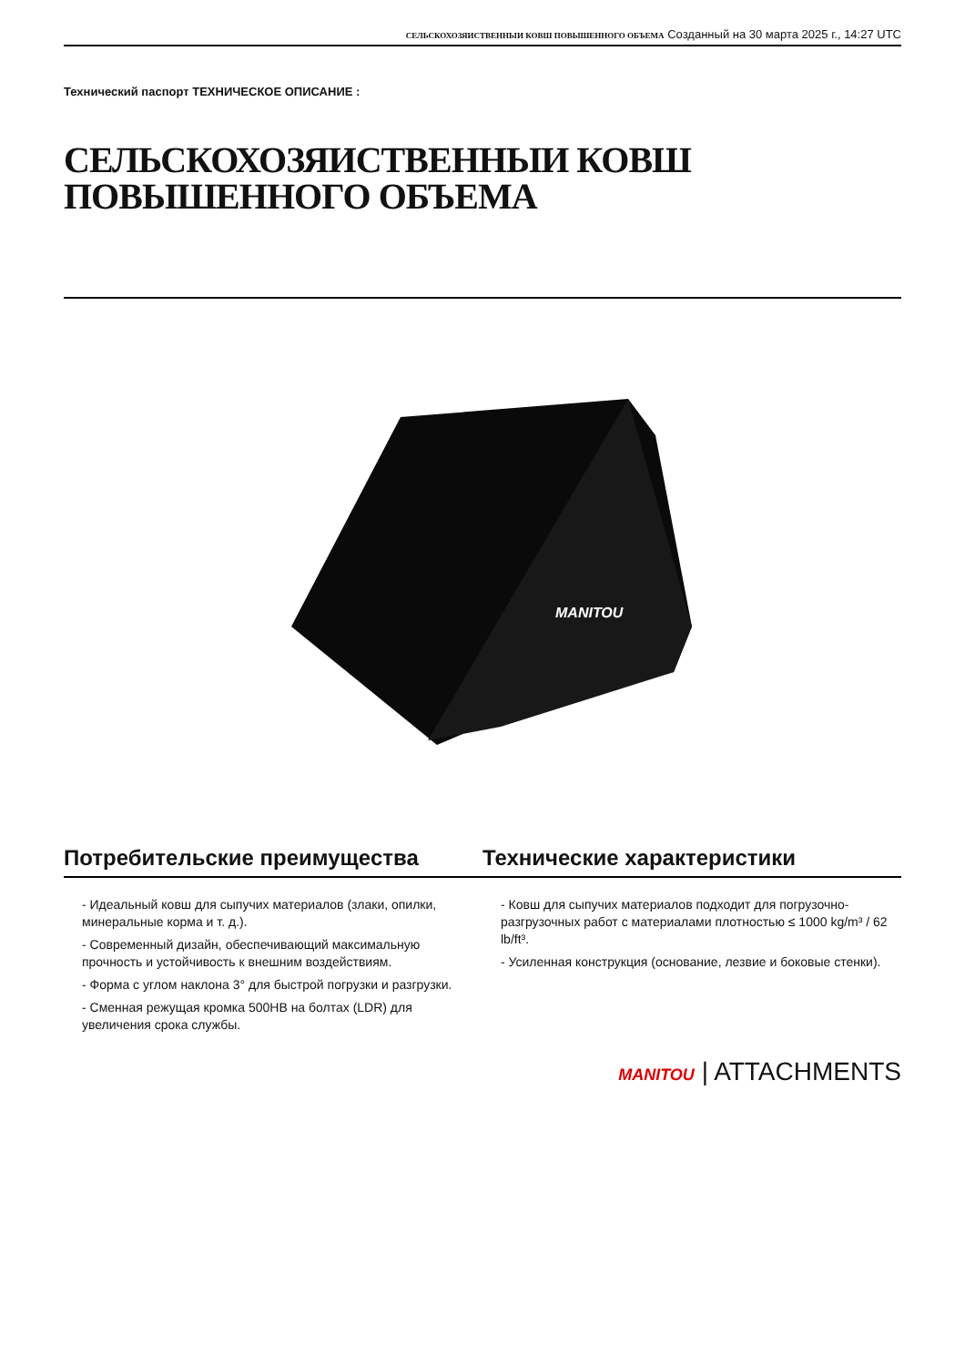СЕЛЬСКОХОЗЯИСТВЕННЫИ КОВШ ПОВЫШЕННОГО ОБЪЕМА Созданный на 30 марта 2025 г., 14:27 UTC
Технический паспорт ТЕХНИЧЕСКОЕ ОПИСАНИЕ :
СЕЛЬСКОХОЗЯИСТВЕННЫИ КОВШ
ПОВЫШЕННОГО ОБЪЕМА
MANITOU
Потребительские преимущества
- Идеальный ковш для сыпучих материалов (злаки, опилки, минеральные корма и т. д.).
- Современный дизайн, обеспечивающий максимальную прочность и устойчивость к внешним воздействиям.
- Форма с углом наклона 3° для быстрой погрузки и разгрузки.
- Сменная режущая кромка 500HB на болтах (LDR) для увеличения срока службы.
Технические характеристики
- Ковш для сыпучих материалов подходит для погрузочно-разгрузочных работ с материалами плотностью ≤ 1000 kg/m³ / 62 lb/ft³.
- Усиленная конструкция (основание, лезвие и боковые стенки).
MANITOU | ATTACHMENTS